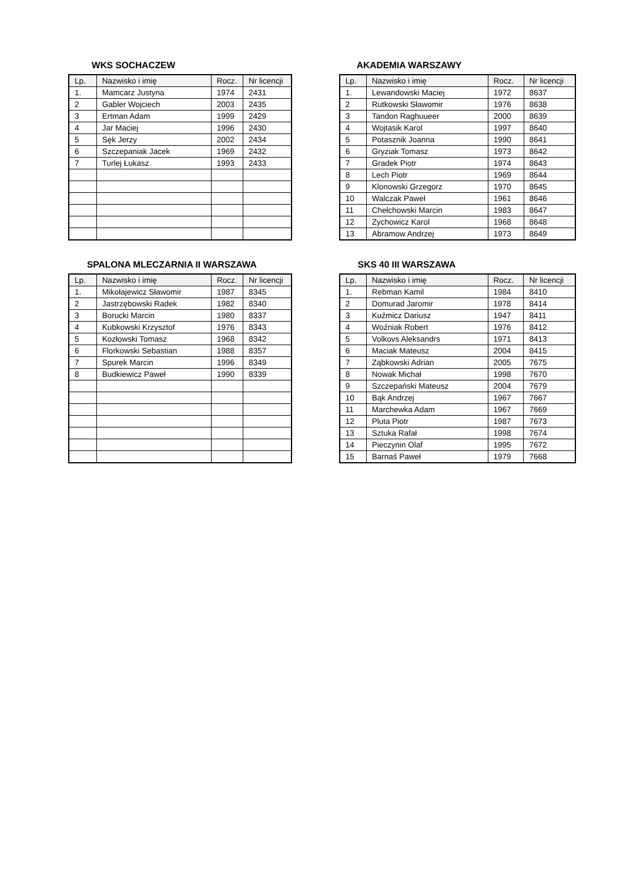WKS SOCHACZEW
| Lp. | Nazwisko i imię | Rocz. | Nr licencji |
| --- | --- | --- | --- |
| 1. | Mamcarz Justyna | 1974 | 2431 |
| 2 | Gabler Wojciech | 2003 | 2435 |
| 3 | Ertman Adam | 1999 | 2429 |
| 4 | Jar Maciej | 1996 | 2430 |
| 5 | Sęk Jerzy | 2002 | 2434 |
| 6 | Szczepaniak Jacek | 1969 | 2432 |
| 7 | Turlej Łukasz | 1993 | 2433 |
AKADEMIA WARSZAWY
| Lp. | Nazwisko i imię | Rocz. | Nr licencji |
| --- | --- | --- | --- |
| 1. | Lewandowski Maciej | 1972 | 8637 |
| 2 | Rutkowski Sławomir | 1976 | 8638 |
| 3 | Tandon Raghuueer | 2000 | 8639 |
| 4 | Wojtasik Karol | 1997 | 8640 |
| 5 | Potasznik Joanna | 1990 | 8641 |
| 6 | Gryziak Tomasz | 1973 | 8642 |
| 7 | Gradek Piotr | 1974 | 8643 |
| 8 | Lech Piotr | 1969 | 8644 |
| 9 | Klonowski Grzegorz | 1970 | 8645 |
| 10 | Walczak Paweł | 1961 | 8646 |
| 11 | Chełchowski Marcin | 1983 | 8647 |
| 12 | Zychowicz Karol | 1968 | 8648 |
| 13 | Abramow Andrzej | 1973 | 8649 |
SPALONA MLECZARNIA II WARSZAWA
| Lp. | Nazwisko i imię | Rocz. | Nr licencji |
| --- | --- | --- | --- |
| 1. | Mikołajewicz Sławomir | 1987 | 8345 |
| 2 | Jastrzębowski Radek | 1982 | 8340 |
| 3 | Borucki Marcin | 1980 | 8337 |
| 4 | Kubkowski Krzysztof | 1976 | 8343 |
| 5 | Kozłowski Tomasz | 1968 | 8342 |
| 6 | Florkowski Sebastian | 1988 | 8357 |
| 7 | Spurek Marcin | 1996 | 8349 |
| 8 | Budkiewicz Paweł | 1990 | 8339 |
SKS 40 III WARSZAWA
| Lp. | Nazwisko i imię | Rocz. | Nr licencji |
| --- | --- | --- | --- |
| 1. | Rebman Kamil | 1984 | 8410 |
| 2 | Domurad Jaromir | 1978 | 8414 |
| 3 | Kuźmicz Dariusz | 1947 | 8411 |
| 4 | Woźniak Robert | 1976 | 8412 |
| 5 | Volkovs Aleksandrs | 1971 | 8413 |
| 6 | Maciak Mateusz | 2004 | 8415 |
| 7 | Ząbkowski Adrian | 2005 | 7675 |
| 8 | Nowak Michał | 1998 | 7670 |
| 9 | Szczepański Mateusz | 2004 | 7679 |
| 10 | Bąk Andrzej | 1967 | 7667 |
| 11 | Marchewka Adam | 1967 | 7669 |
| 12 | Pluta Piotr | 1987 | 7673 |
| 13 | Sztuka Rafał | 1998 | 7674 |
| 14 | Pieczynin Olaf | 1995 | 7672 |
| 15 | Barnaś Paweł | 1979 | 7668 |